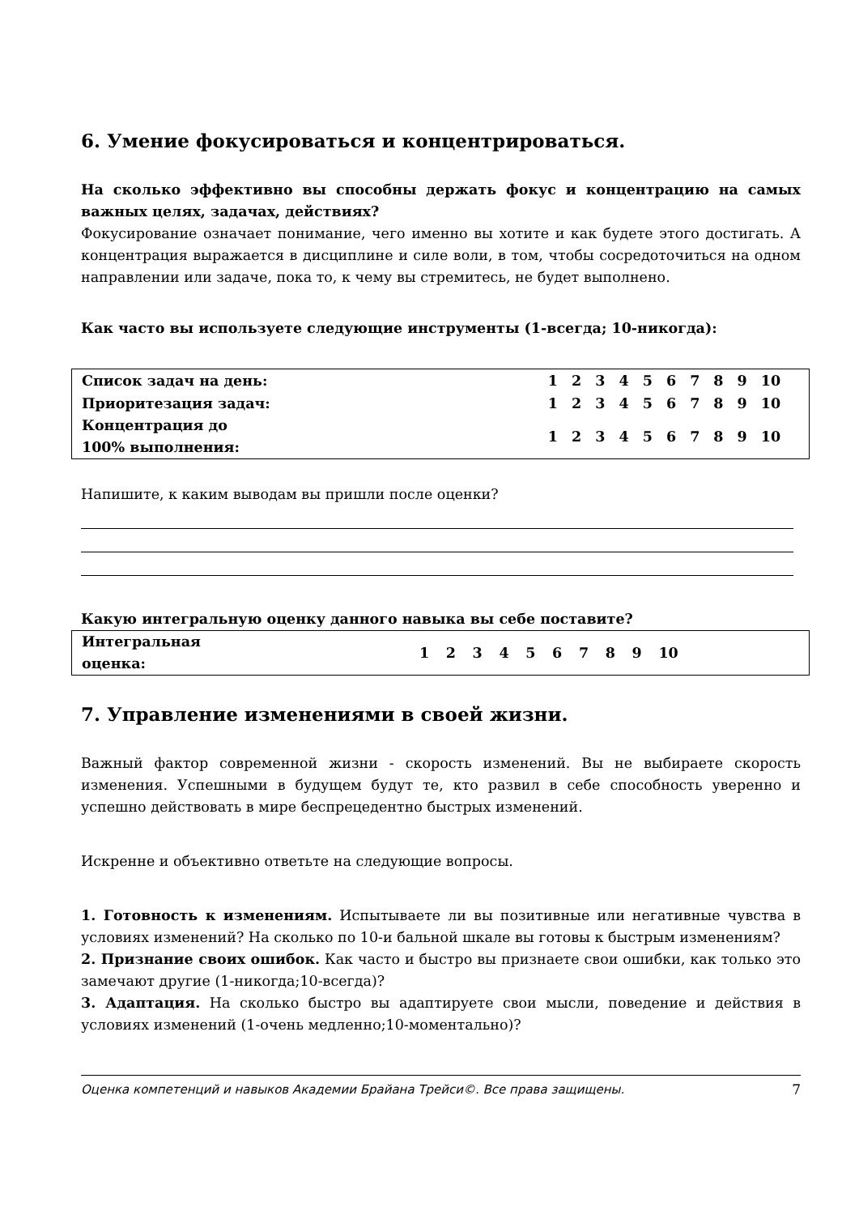6. Умение фокусироваться и концентрироваться.
На сколько эффективно вы способны держать фокус и концентрацию на самых важных целях, задачах, действиях?
Фокусирование означает понимание, чего именно вы хотите и как будете этого достигать. А концентрация выражается в дисциплине и силе воли, в том, чтобы сосредоточиться на одном направлении или задаче, пока то, к чему вы стремитесь, не будет выполнено.
Как часто вы используете следующие инструменты (1-всегда; 10-никогда):
| Список задач на день: | 1 | 2 | 3 | 4 | 5 | 6 | 7 | 8 | 9 | 10 |
| Приоритезация задач: | 1 | 2 | 3 | 4 | 5 | 6 | 7 | 8 | 9 | 10 |
| Концентрация до 100% выполнения: | 1 | 2 | 3 | 4 | 5 | 6 | 7 | 8 | 9 | 10 |
Напишите, к каким выводам вы пришли после оценки?
Какую интегральную оценку данного навыка вы себе поставите?
| Интегральная оценка: | 1 | 2 | 3 | 4 | 5 | 6 | 7 | 8 | 9 | 10 | |
7. Управление изменениями в своей жизни.
Важный фактор современной жизни - скорость изменений. Вы не выбираете скорость изменения. Успешными в будущем будут те, кто развил в себе способность уверенно и успешно действовать в мире беспрецедентно быстрых изменений.
Искренне и объективно ответьте на следующие вопросы.
1. Готовность к изменениям. Испытываете ли вы позитивные или негативные чувства в условиях изменений? На сколько по 10-и бальной шкале вы готовы к быстрым изменениям?
2. Признание своих ошибок. Как часто и быстро вы признаете свои ошибки, как только это замечают другие (1-никогда;10-всегда)?
3. Адаптация. На сколько быстро вы адаптируете свои мысли, поведение и действия в условиях изменений (1-очень медленно;10-моментально)?
Оценка компетенций и навыков Академии Брайана Трейси©. Все права защищены. 7